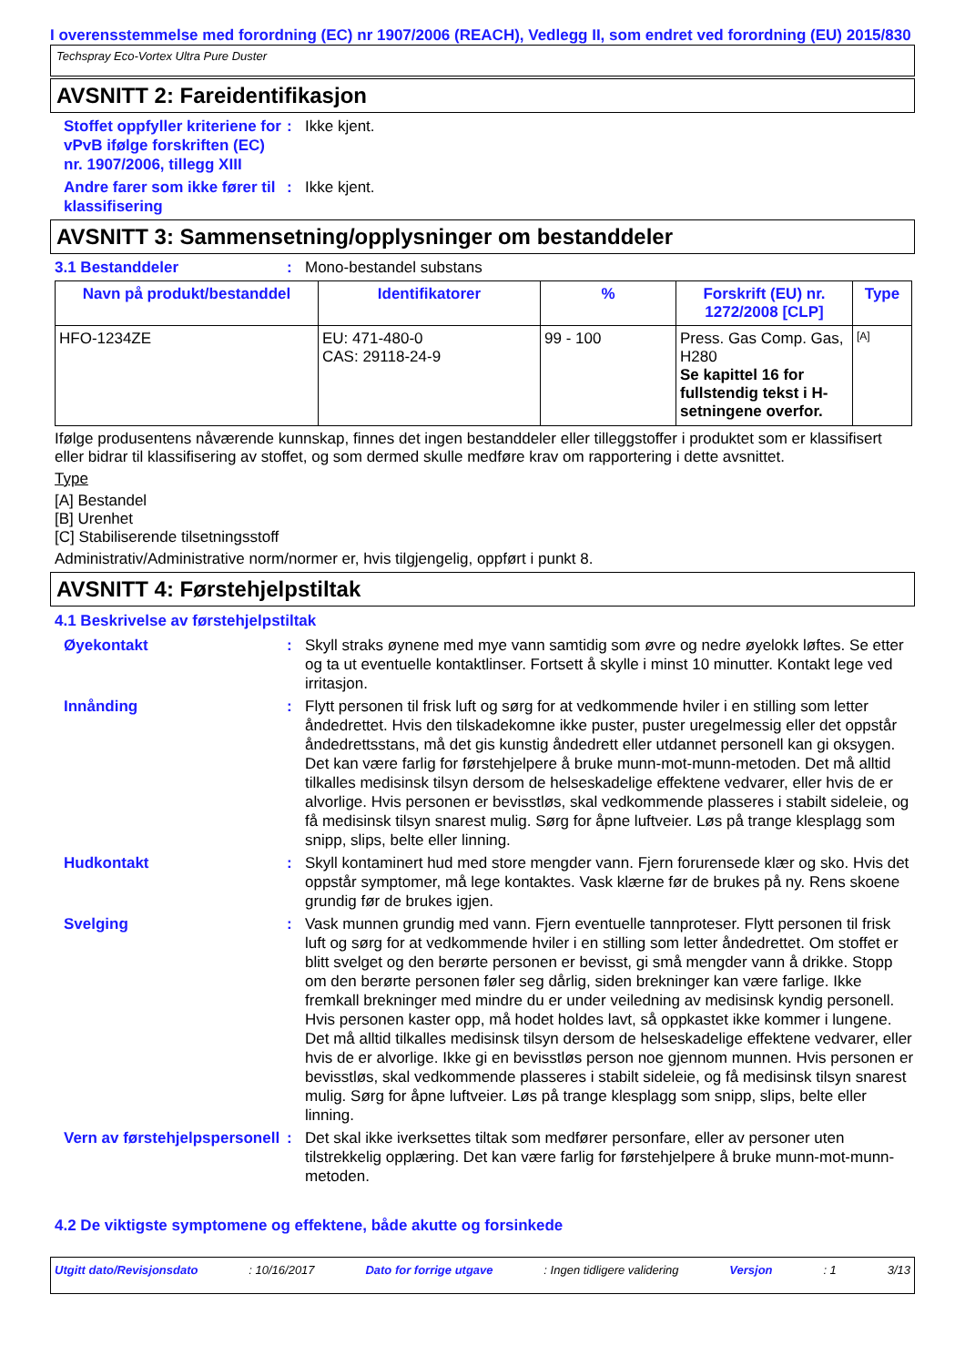I overensstemmelse med forordning (EC) nr 1907/2006 (REACH), Vedlegg II, som endret ved forordning (EU) 2015/830
Techspray Eco-Vortex Ultra Pure Duster
AVSNITT 2: Fareidentifikasjon
Stoffet oppfyller kriteriene for vPvB ifølge forskriften (EC) nr. 1907/2006, tillegg XIII
: Ikke kjent.
Andre farer som ikke fører til klassifisering
: Ikke kjent.
AVSNITT 3: Sammensetning/opplysninger om bestanddeler
3.1 Bestanddeler : Mono-bestandel substans
| Navn på produkt/bestanddel | Identifikatorer | % | Forskrift (EU) nr. 1272/2008 [CLP] | Type |
| --- | --- | --- | --- | --- |
| HFO-1234ZE | EU: 471-480-0 CAS: 29118-24-9 | 99 - 100 | Press. Gas Comp. Gas, H280 Se kapittel 16 for fullstendig tekst i H-setningene overfor. | [A] |
Ifølge produsentens nåværende kunnskap, finnes det ingen bestanddeler eller tilleggstoffer i produktet som er klassifisert eller bidrar til klassifisering av stoffet, og som dermed skulle medføre krav om rapportering i dette avsnittet.
Type
[A] Bestandel
[B] Urenhet
[C] Stabiliserende tilsetningsstoff
Administrativ/Administrative norm/normer er, hvis tilgjengelig, oppført i punkt 8.
AVSNITT 4: Førstehjelpstiltak
4.1 Beskrivelse av førstehjelpstiltak
Øyekontakt : Skyll straks øynene med mye vann samtidig som øvre og nedre øyelokk løftes. Se etter og ta ut eventuelle kontaktlinser. Fortsett å skylle i minst 10 minutter. Kontakt lege ved irritasjon.
Innånding : Flytt personen til frisk luft og sørg for at vedkommende hviler i en stilling som letter åndedrettet. Hvis den tilskadekomne ikke puster, puster uregelmessig eller det oppstår åndedrettsstans, må det gis kunstig åndedrett eller utdannet personell kan gi oksygen. Det kan være farlig for førstehjelpere å bruke munn-mot-munn-metoden. Det må alltid tilkalles medisinsk tilsyn dersom de helseskadelige effektene vedvarer, eller hvis de er alvorlige. Hvis personen er bevisstløs, skal vedkommende plasseres i stabilt sideleie, og få medisinsk tilsyn snarest mulig. Sørg for åpne luftveier. Løs på trange klesplagg som snipp, slips, belte eller linning.
Hudkontakt : Skyll kontaminert hud med store mengder vann. Fjern forurensede klær og sko. Hvis det oppstår symptomer, må lege kontaktes. Vask klærne før de brukes på ny. Rens skoene grundig før de brukes igjen.
Svelging : Vask munnen grundig med vann. Fjern eventuelle tannproteser. Flytt personen til frisk luft og sørg for at vedkommende hviler i en stilling som letter åndedrettet. Om stoffet er blitt svelget og den berørte personen er bevisst, gi små mengder vann å drikke. Stopp om den berørte personen føler seg dårlig, siden brekninger kan være farlige. Ikke fremkall brekninger med mindre du er under veiledning av medisinsk kyndig personell. Hvis personen kaster opp, må hodet holdes lavt, så oppkastet ikke kommer i lungene. Det må alltid tilkalles medisinsk tilsyn dersom de helseskadelige effektene vedvarer, eller hvis de er alvorlige. Ikke gi en bevisstløs person noe gjennom munnen. Hvis personen er bevisstløs, skal vedkommende plasseres i stabilt sideleie, og få medisinsk tilsyn snarest mulig. Sørg for åpne luftveier. Løs på trange klesplagg som snipp, slips, belte eller linning.
Vern av førstehjelpspersonell
: Det skal ikke iverksettes tiltak som medfører personfare, eller av personer uten tilstrekkelig opplæring. Det kan være farlig for førstehjelpere å bruke munn-mot-munn-metoden.
4.2 De viktigste symptomene og effektene, både akutte og forsinkede
Utgitt dato/Revisjonsdato : 10/16/2017 Dato for forrige utgave : Ingen tidligere validering Versjon : 1 3/13